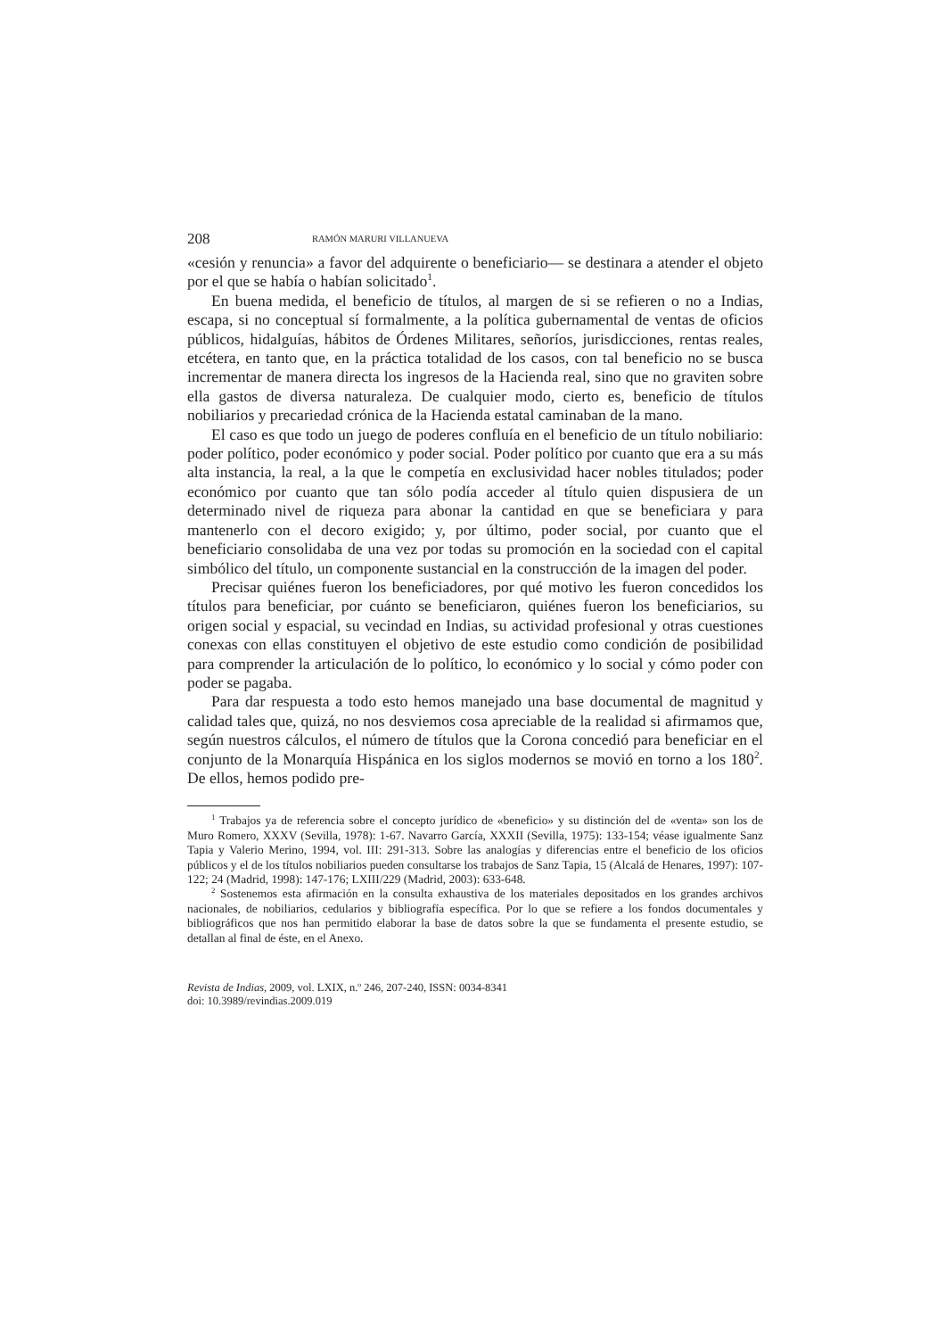208 RAMÓN MARURI VILLANUEVA
«cesión y renuncia» a favor del adquirente o beneficiario— se destinara a atender el objeto por el que se había o habían solicitado<sup>1</sup>.
En buena medida, el beneficio de títulos, al margen de si se refieren o no a Indias, escapa, si no conceptual sí formalmente, a la política gubernamental de ventas de oficios públicos, hidalguías, hábitos de Órdenes Militares, señoríos, jurisdicciones, rentas reales, etcétera, en tanto que, en la práctica totalidad de los casos, con tal beneficio no se busca incrementar de manera directa los ingresos de la Hacienda real, sino que no graviten sobre ella gastos de diversa naturaleza. De cualquier modo, cierto es, beneficio de títulos nobiliarios y precariedad crónica de la Hacienda estatal caminaban de la mano.
El caso es que todo un juego de poderes confluía en el beneficio de un título nobiliario: poder político, poder económico y poder social. Poder político por cuanto que era a su más alta instancia, la real, a la que le competía en exclusividad hacer nobles titulados; poder económico por cuanto que tan sólo podía acceder al título quien dispusiera de un determinado nivel de riqueza para abonar la cantidad en que se beneficiara y para mantenerlo con el decoro exigido; y, por último, poder social, por cuanto que el beneficiario consolidaba de una vez por todas su promoción en la sociedad con el capital simbólico del título, un componente sustancial en la construcción de la imagen del poder.
Precisar quiénes fueron los beneficiadores, por qué motivo les fueron concedidos los títulos para beneficiar, por cuánto se beneficiaron, quiénes fueron los beneficiarios, su origen social y espacial, su vecindad en Indias, su actividad profesional y otras cuestiones conexas con ellas constituyen el objetivo de este estudio como condición de posibilidad para comprender la articulación de lo político, lo económico y lo social y cómo poder con poder se pagaba.
Para dar respuesta a todo esto hemos manejado una base documental de magnitud y calidad tales que, quizá, no nos desviemos cosa apreciable de la realidad si afirmamos que, según nuestros cálculos, el número de títulos que la Corona concedió para beneficiar en el conjunto de la Monarquía Hispánica en los siglos modernos se movió en torno a los 180<sup>2</sup>. De ellos, hemos podido pre-
<sup>1</sup> Trabajos ya de referencia sobre el concepto jurídico de «beneficio» y su distinción del de «venta» son los de Muro Romero, XXXV (Sevilla, 1978): 1-67. Navarro García, XXXII (Sevilla, 1975): 133-154; véase igualmente Sanz Tapia y Valerio Merino, 1994, vol. III: 291-313. Sobre las analogías y diferencias entre el beneficio de los oficios públicos y el de los títulos nobiliarios pueden consultarse los trabajos de Sanz Tapia, 15 (Alcalá de Henares, 1997): 107-122; 24 (Madrid, 1998): 147-176; LXIII/229 (Madrid, 2003): 633-648.
<sup>2</sup> Sostenemos esta afirmación en la consulta exhaustiva de los materiales depositados en los grandes archivos nacionales, de nobiliarios, cedularios y bibliografía específica. Por lo que se refiere a los fondos documentales y bibliográficos que nos han permitido elaborar la base de datos sobre la que se fundamenta el presente estudio, se detallan al final de éste, en el Anexo.
Revista de Indias, 2009, vol. LXIX, n.º 246, 207-240, ISSN: 0034-8341
doi: 10.3989/revindias.2009.019